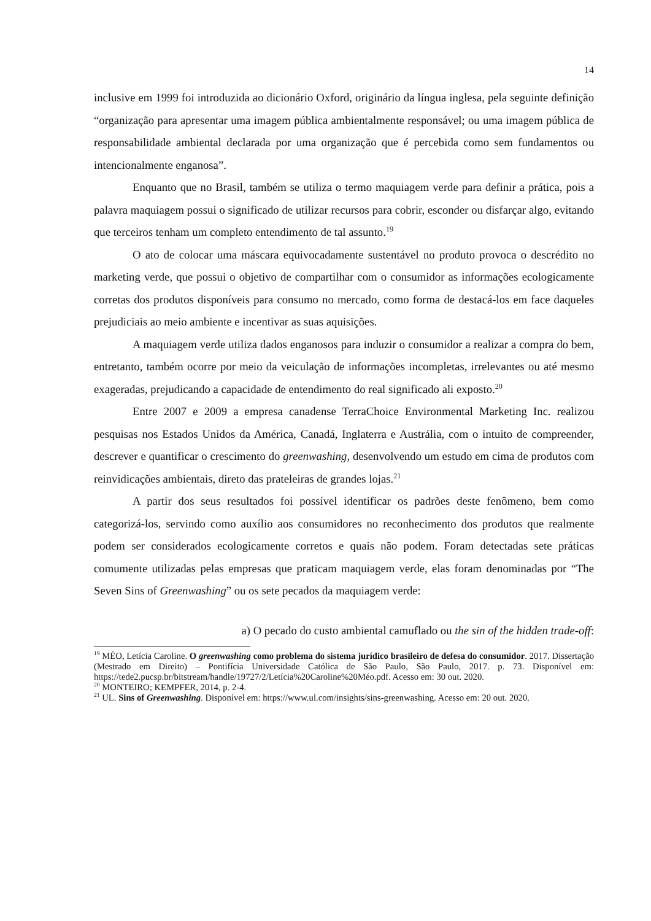14
inclusive em 1999 foi introduzida ao dicionário Oxford, originário da língua inglesa, pela seguinte definição “organização para apresentar uma imagem pública ambientalmente responsável; ou uma imagem pública de responsabilidade ambiental declarada por uma organização que é percebida como sem fundamentos ou intencionalmente enganosa”.
Enquanto que no Brasil, também se utiliza o termo maquiagem verde para definir a prática, pois a palavra maquiagem possui o significado de utilizar recursos para cobrir, esconder ou disfarçar algo, evitando que terceiros tenham um completo entendimento de tal assunto.<sup>19</sup>
O ato de colocar uma máscara equivocadamente sustentável no produto provoca o descrédito no marketing verde, que possui o objetivo de compartilhar com o consumidor as informações ecologicamente corretas dos produtos disponíveis para consumo no mercado, como forma de destacá-los em face daqueles prejudiciais ao meio ambiente e incentivar as suas aquisições.
A maquiagem verde utiliza dados enganosos para induzir o consumidor a realizar a compra do bem, entretanto, também ocorre por meio da veiculação de informações incompletas, irrelevantes ou até mesmo exageradas, prejudicando a capacidade de entendimento do real significado ali exposto.<sup>20</sup>
Entre 2007 e 2009 a empresa canadense TerraChoice Environmental Marketing Inc. realizou pesquisas nos Estados Unidos da América, Canadá, Inglaterra e Austrália, com o intuito de compreender, descrever e quantificar o crescimento do greenwashing, desenvolvendo um estudo em cima de produtos com reinvidicações ambientais, direto das prateleiras de grandes lojas.<sup>21</sup>
A partir dos seus resultados foi possível identificar os padrões deste fenômeno, bem como categorizá-los, servindo como auxílio aos consumidores no reconhecimento dos produtos que realmente podem ser considerados ecologicamente corretos e quais não podem. Foram detectadas sete práticas comumente utilizadas pelas empresas que praticam maquiagem verde, elas foram denominadas por “The Seven Sins of Greenwashing” ou os sete pecados da maquiagem verde:
a) O pecado do custo ambiental camuflado ou the sin of the hidden trade-off:
<sup>19</sup> MÉO, Letícia Caroline. O greenwashing como problema do sistema jurídico brasileiro de defesa do consumidor. 2017. Dissertação (Mestrado em Direito) – Pontifícia Universidade Católica de São Paulo, São Paulo, 2017. p. 73. Disponível em: https://tede2.pucsp.br/bitstream/handle/19727/2/Letícia%20Caroline%20Méo.pdf. Acesso em: 30 out. 2020.
<sup>20</sup> MONTEIRO; KEMPFER, 2014, p. 2-4.
<sup>21</sup> UL. Sins of Greenwashing. Disponível em: https://www.ul.com/insights/sins-greenwashing. Acesso em: 20 out. 2020.